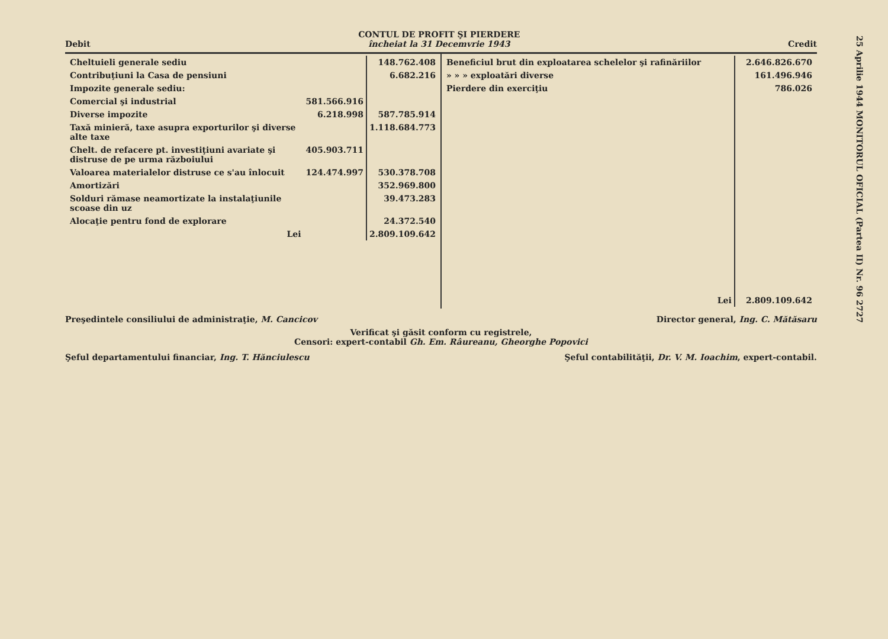25 Aprilie 1944 MONITORUL OFICIAL (Partea II) Nr. 96 2727
Debit
CONTUL DE PROFIT ŞI PIERDERE
încheiat la 31 Decemvrie 1943
Credit
| / Cheltuieli generale sediu / / 148.762.408 / / Contribuţiuni la Casa de pensiuni / / 6.682.216 / / Impozite generale sediu: / / / / Comercial şi industrial / 581.566.916 / / / Diverse impozite / 6.218.998 / 587.785.914 / / Taxă minieră, taxe asupra exporturilor şi diverse alte taxe / / 1.118.684.773 / / Chelt. de refacere pt. investiţiuni avariate şi distruse de pe urma războiului / 405.903.711 / / / Valoarea materialelor distruse ce s'au înlocuit / 124.474.997 / 530.378.708 / / Amortizări / / 352.969.800 / / Solduri rămase neamortizate la instalaţiunile scoase din uz / / 39.473.283 / / Alocaţie pentru fond de explorare / / 24.372.540 / / Lei / / 2.809.109.642 / | / Beneficiul brut din exploatarea schelelor şi rafinăriilor / 2.646.826.670 / / » » » exploatări diverse / 161.496.946 / / Pierdere din exerciţiu / 786.026 / / Lei / 2.809.109.642 / |
Preşedintele consiliului de administraţie, M. Cancicov Director general, Ing. C. Mătăsaru
Verificat şi găsit conform cu registrele,
Censori: expert-contabil Gh. Em. Râureanu, Gheorghe Popovici
Şeful departamentului financiar, Ing. T. Hănciulescu Şeful contabilităţii, Dr. V. M. Ioachim, expert-contabil.